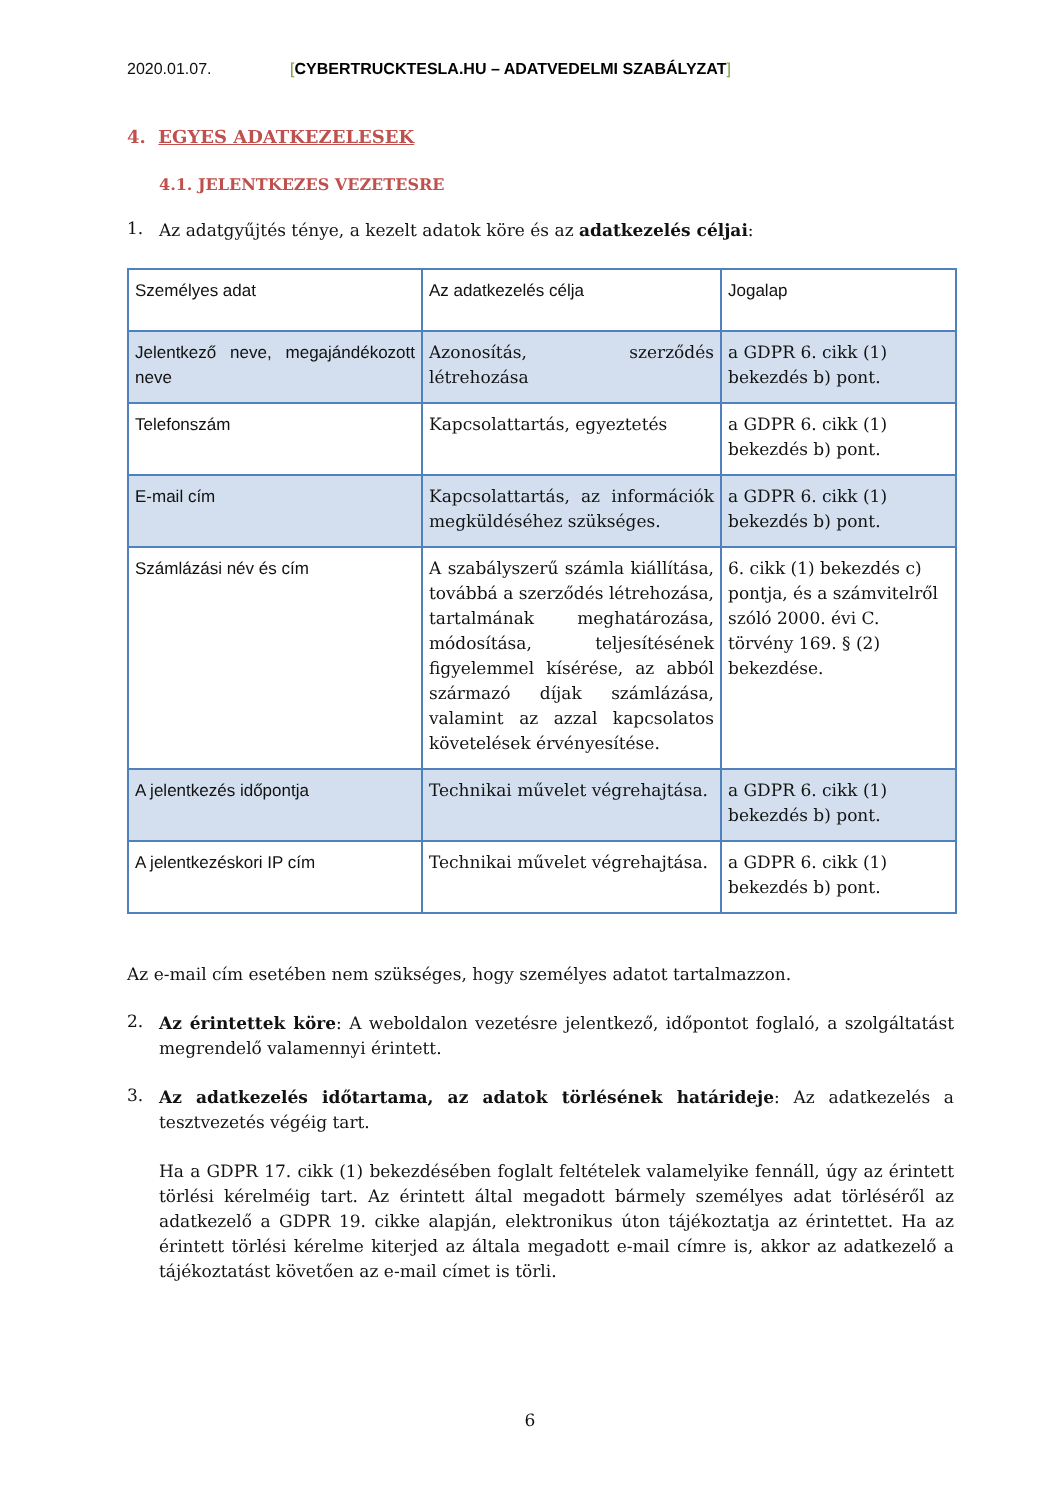2020.01.07. [CYBERTRUCKTESLA.HU – ADATVEDELMI SZABÁLYZAT]
4. EGYES ADATKEZELESEK
4.1. JELENTKEZES VEZETESRE
1.
Az adatgyűjtés ténye, a kezelt adatok köre és az adatkezelés céljai:
| Személyes adat | Az adatkezelés célja | Jogalap |
| Jelentkező neve, megajándékozott neve | Azonosítás, szerződés létrehozása | a GDPR 6. cikk (1) bekezdés b) pont. |
| Telefonszám | Kapcsolattartás, egyeztetés | a GDPR 6. cikk (1) bekezdés b) pont. |
| E-mail cím | Kapcsolattartás, az információk megküldéséhez szükséges. | a GDPR 6. cikk (1) bekezdés b) pont. |
| Számlázási név és cím | A szabályszerű számla kiállítása, továbbá a szerződés létrehozása, tartalmának meghatározása, módosítása, teljesítésének figyelemmel kísérése, az abból származó díjak számlázása, valamint az azzal kapcsolatos követelések érvényesítése. | 6. cikk (1) bekezdés c) pontja, és a számvitelről szóló 2000. évi C. törvény 169. § (2) bekezdése. |
| A jelentkezés időpontja | Technikai művelet végrehajtása. | a GDPR 6. cikk (1) bekezdés b) pont. |
| A jelentkezéskori IP cím | Technikai művelet végrehajtása. | a GDPR 6. cikk (1) bekezdés b) pont. |
Az e-mail cím esetében nem szükséges, hogy személyes adatot tartalmazzon.
2.
Az érintettek köre: A weboldalon vezetésre jelentkező, időpontot foglaló, a szolgáltatást megrendelő valamennyi érintett.
3.
Az adatkezelés időtartama, az adatok törlésének határideje: Az adatkezelés a tesztvezetés végéig tart.
Ha a GDPR 17. cikk (1) bekezdésében foglalt feltételek valamelyike fennáll, úgy az érintett törlési kérelméig tart. Az érintett által megadott bármely személyes adat törléséről az adatkezelő a GDPR 19. cikke alapján, elektronikus úton tájékoztatja az érintettet. Ha az érintett törlési kérelme kiterjed az általa megadott e-mail címre is, akkor az adatkezelő a tájékoztatást követően az e-mail címet is törli.
6